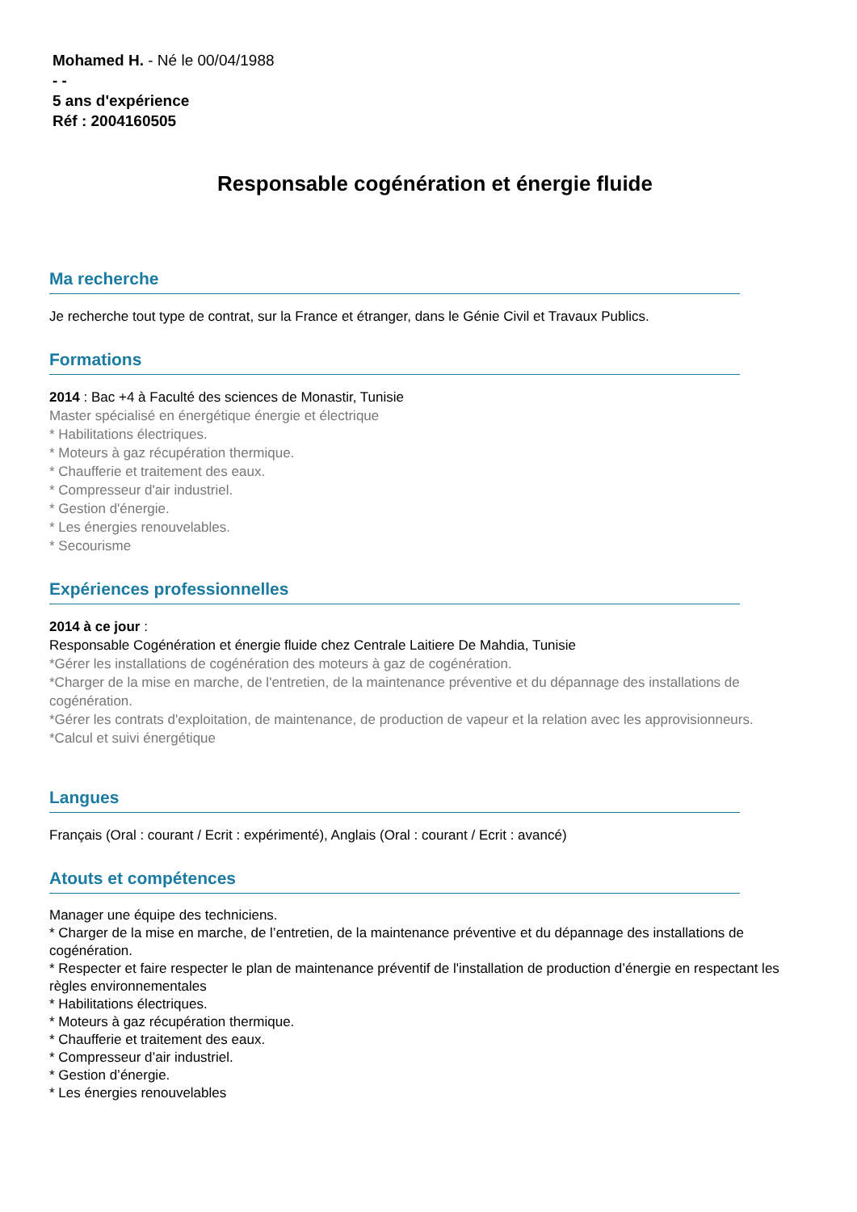Mohamed H. - Né le 00/04/1988
- -
5 ans d'expérience
Réf : 2004160505
Responsable cogénération et énergie fluide
Ma recherche
Je recherche tout type de contrat, sur la France et étranger, dans le Génie Civil et Travaux Publics.
Formations
2014 : Bac +4 à Faculté des sciences de Monastir, Tunisie
Master spécialisé en énergétique énergie et électrique
* Habilitations électriques.
* Moteurs à gaz récupération thermique.
* Chaufferie et traitement des eaux.
* Compresseur d'air industriel.
* Gestion d'énergie.
* Les énergies renouvelables.
* Secourisme
Expériences professionnelles
2014 à ce jour :
Responsable Cogénération et énergie fluide chez Centrale Laitiere De Mahdia, Tunisie
*Gérer les installations de cogénération des moteurs à gaz de cogénération.
*Charger de la mise en marche, de l'entretien, de la maintenance préventive et du dépannage des installations de cogénération.
*Gérer les contrats d'exploitation, de maintenance, de production de vapeur et la relation avec les approvisionneurs.
*Calcul et suivi énergétique
Langues
Français (Oral : courant / Ecrit : expérimenté), Anglais (Oral : courant / Ecrit : avancé)
Atouts et compétences
Manager une équipe des techniciens.
* Charger de la mise en marche, de l’entretien, de la maintenance préventive et du dépannage des installations de cogénération.
* Respecter et faire respecter le plan de maintenance préventif de l'installation de production d’énergie en respectant les règles environnementales
* Habilitations électriques.
* Moteurs à gaz récupération thermique.
* Chaufferie et traitement des eaux.
* Compresseur d’air industriel.
* Gestion d’énergie.
* Les énergies renouvelables